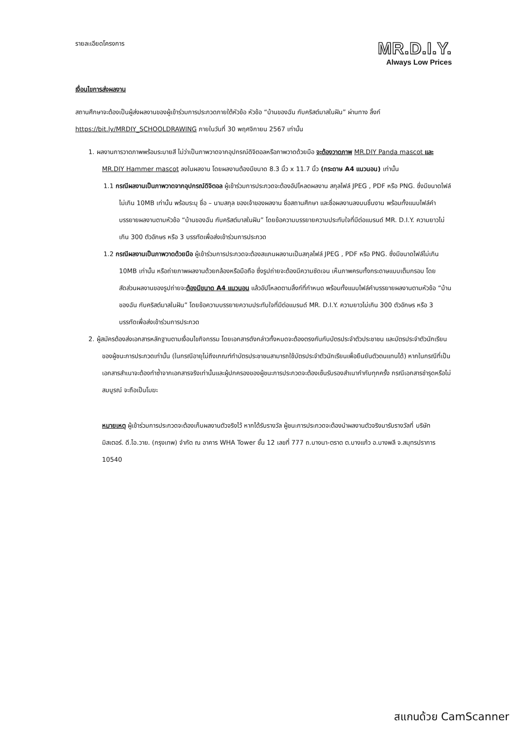รายละเอียดโครงการ
MR.D.I.Y.
Always Low Prices
เงื่อนไขการส่งผลงาน
สถานศึกษาจะต้องเป็นผู้ส่งผลงานของผู้เข้าร่วมการประกวดภายใต้หัวข้อ หัวข้อ “บ้านของฉัน กับคริสต์มาสในฝัน” ผ่านทาง ลิ้งก์ https://bit.ly/MRDIY_SCHOOLDRAWING ภายในวันที่ 30 พฤศจิกายน 2567 เท่านั้น
1. ผลงานการวาดภาพพร้อมระบายสี ไม่ว่าเป็นภาพวาดจากอุปกรณ์ดิจิตอลหรือภาพวาดด้วยมือ จะต้องวาดภาพ MR.DIY Panda mascot และ MR.DIY Hammer mascot ลงในผลงาน โดยผลงานต้องมีขนาด 8.3 นิ้ว x 11.7 นิ้ว (กระดาษ A4 แนวนอน) เท่านั้น
1.1 กรณีผลงานเป็นภาพวาดจากอุปกรณ์ดิจิตอล ผู้เข้าร่วมการประกวดจะต้องอัปโหลดผลงาน สกุลไฟล์ JPEG , PDF หรือ PNG. ซึ่งมีขนาดไฟล์ไม่เกิน 10MB เท่านั้น พร้อมระบุ ชื่อ – นามสกุล ของเจ้าของผลงาน ชื่อสถานศึกษา และชื่อผลงานลงบนชิ้นงาน พร้อมทั้งแนบไฟล์คำบรรยายผลงานตามหัวข้อ “บ้านของฉัน กับคริสต์มาสในฝัน” โดยข้อความบรรยายความประทับใจที่มีต่อแบรนด์ MR. D.I.Y. ความยาวไม่เกิน 300 ตัวอักษร หรือ 3 บรรทัดเพื่อส่งเข้าร่วมการประกวด
1.2 กรณีผลงานเป็นภาพวาดด้วยมือ ผู้เข้าร่วมการประกวดจะต้องสแกนผลงานเป็นสกุลไฟล์ JPEG , PDF หรือ PNG. ซึ่งมีขนาดไฟล์ไม่เกิน 10MB เท่านั้น หรือถ่ายภาพผลงานด้วยกล้องหรือมือถือ ซึ่งรูปถ่ายจะต้องมีความชัดเจน เห็นภาพครบทั้งกระดาษแบบเต็มกรอบ โดยสัดส่วนผลงานของรูปถ่ายจะต้องมีขนาด A4 แนวนอน แล้วอัปโหลดตามลิ้งก์ที่กำหนด พร้อมทั้งแนบไฟล์คำบรรยายผลงานตามหัวข้อ “บ้านของฉัน กับคริสต์มาสในฝัน” โดยข้อความบรรยายความประทับใจที่มีต่อแบรนด์ MR. D.I.Y. ความยาวไม่เกิน 300 ตัวอักษร หรือ 3 บรรทัดเพื่อส่งเข้าร่วมการประกวด
2. ผู้สมัครต้องส่งเอกสารหลักฐานตามเงื่อนไขกิจกรรม โดยเอกสารดังกล่าวทั้งหมดจะต้องตรงกันกับบัตรประจำตัวประชาชน และบัตรประจำตัวนักเรียนของผู้ชนะการประกวดเท่านั้น (ในกรณีอายุไม่ถึงเกณฑ์ทำบัตรประชาชนสามารถใช้บัตรประจำตัวนักเรียนเพื่อยืนยันตัวตนแทนได้) หากในกรณีที่เป็นเอกสารสำเนาจะต้องทำซ้ำจากเอกสารจริงเท่านั้นและผู้ปกครองของผู้ชนะการประกวดจะต้องเซ็นรับรองสำเนากำกับทุกครั้ง กรณีเอกสารชำรุดหรือไม่สมบูรณ์ จะถือเป็นโมฆะ
หมายเหตุ ผู้เข้าร่วมการประกวดจะต้องเก็บผลงานตัวจริงไว้ หากได้รับรางวัล ผู้ชนะการประกวดจะต้องนำผลงานตัวจริงมารับรางวัลที่ บริษัท มิสเตอร์. ดี.ไอ.วาย. (กรุงเทพ) จำกัด ณ อาคาร WHA Tower ชั้น 12 เลขที่ 777 ถ.บางนา-ตราด ต.บางแก้ว อ.บางพลี จ.สมุทรปราการ 10540
สแกนด้วย CamScanner